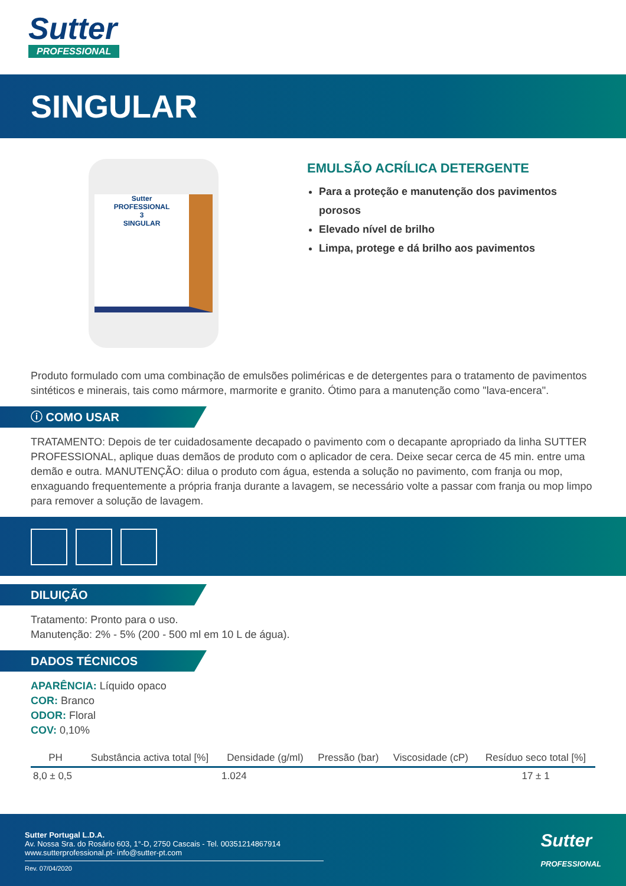Sutter
PROFESSIONAL
SINGULAR
Sutter
PROFESSIONAL
3
SINGULAR
EMULSÃO ACRÍLICA DETERGENTE
Para a proteção e manutenção dos pavimentos porosos
Elevado nível de brilho
Limpa, protege e dá brilho aos pavimentos
Produto formulado com uma combinação de emulsões poliméricas e de detergentes para o tratamento de pavimentos sintéticos e minerais, tais como mármore, marmorite e granito. Ótimo para a manutenção como "lava-encera".
ⓘ COMO USAR
TRATAMENTO: Depois de ter cuidadosamente decapado o pavimento com o decapante apropriado da linha SUTTER PROFESSIONAL, aplique duas demãos de produto com o aplicador de cera. Deixe secar cerca de 45 min. entre uma demão e outra. MANUTENÇÃO: dilua o produto com água, estenda a solução no pavimento, com franja ou mop, enxaguando frequentemente a própria franja durante a lavagem, se necessário volte a passar com franja ou mop limpo para remover a solução de lavagem.
DILUIÇÃO
Tratamento: Pronto para o uso.
Manutenção: 2% - 5% (200 - 500 ml em 10 L de água).
DADOS TÉCNICOS
APARÊNCIA: Líquido opaco
COR: Branco
ODOR: Floral
COV: 0,10%
| PH | Substância activa total [%] | Densidade (g/ml) | Pressão (bar) | Viscosidade (cP) | Resíduo seco total [%] |
| --- | --- | --- | --- | --- | --- |
| 8,0 ± 0,5 | | 1.024 | | | 17 ± 1 |
Sutter Portugal L.D.A.
Av. Nossa Sra. do Rosário 603, 1°-D, 2750 Cascais - Tel. 00351214867914
www.sutterprofessional.pt- info@sutter-pt.com
Rev. 07/04/2020
Sutter
PROFESSIONAL